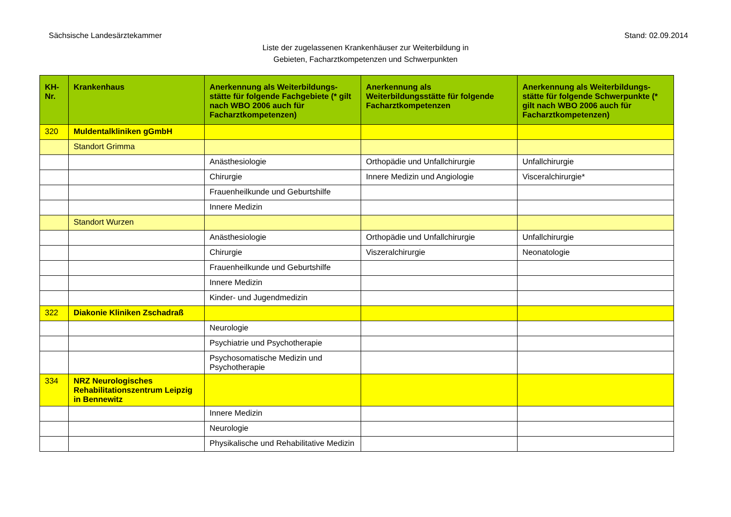Sächsische Landesärztekammer Stand: 02.09.2014
Liste der zugelassenen Krankenhäuser zur Weiterbildung in
Gebieten, Facharztkompetenzen und Schwerpunkten
| KH-Nr. | Krankenhaus | Anerkennung als Weiterbildungs-stätte für folgende Fachgebiete (* gilt nach WBO 2006 auch für Facharztkompetenzen) | Anerkennung als Weiterbildungsstätte für folgende Facharztkompetenzen | Anerkennung als Weiterbildungs-stätte für folgende Schwerpunkte (* gilt nach WBO 2006 auch für Facharztkompetenzen) |
| --- | --- | --- | --- | --- |
| 320 | Muldentalkliniken gGmbH | | | |
| | Standort Grimma | | | |
| | | Anästhesiologie | Orthopädie und Unfallchirurgie | Unfallchirurgie |
| | | Chirurgie | Innere Medizin und Angiologie | Visceralchirurgie* |
| | | Frauenheilkunde und Geburtshilfe | | |
| | | Innere Medizin | | |
| | Standort Wurzen | | | |
| | | Anästhesiologie | Orthopädie und Unfallchirurgie | Unfallchirurgie |
| | | Chirurgie | Viszeralchirurgie | Neonatologie |
| | | Frauenheilkunde und Geburtshilfe | | |
| | | Innere Medizin | | |
| | | Kinder- und Jugendmedizin | | |
| 322 | Diakonie Kliniken Zschadraß | | | |
| | | Neurologie | | |
| | | Psychiatrie und Psychotherapie | | |
| | | Psychosomatische Medizin und Psychotherapie | | |
| 334 | NRZ Neurologisches Rehabilitationszentrum Leipzig in Bennewitz | | | |
| | | Innere Medizin | | |
| | | Neurologie | | |
| | | Physikalische und Rehabilitative Medizin | | |